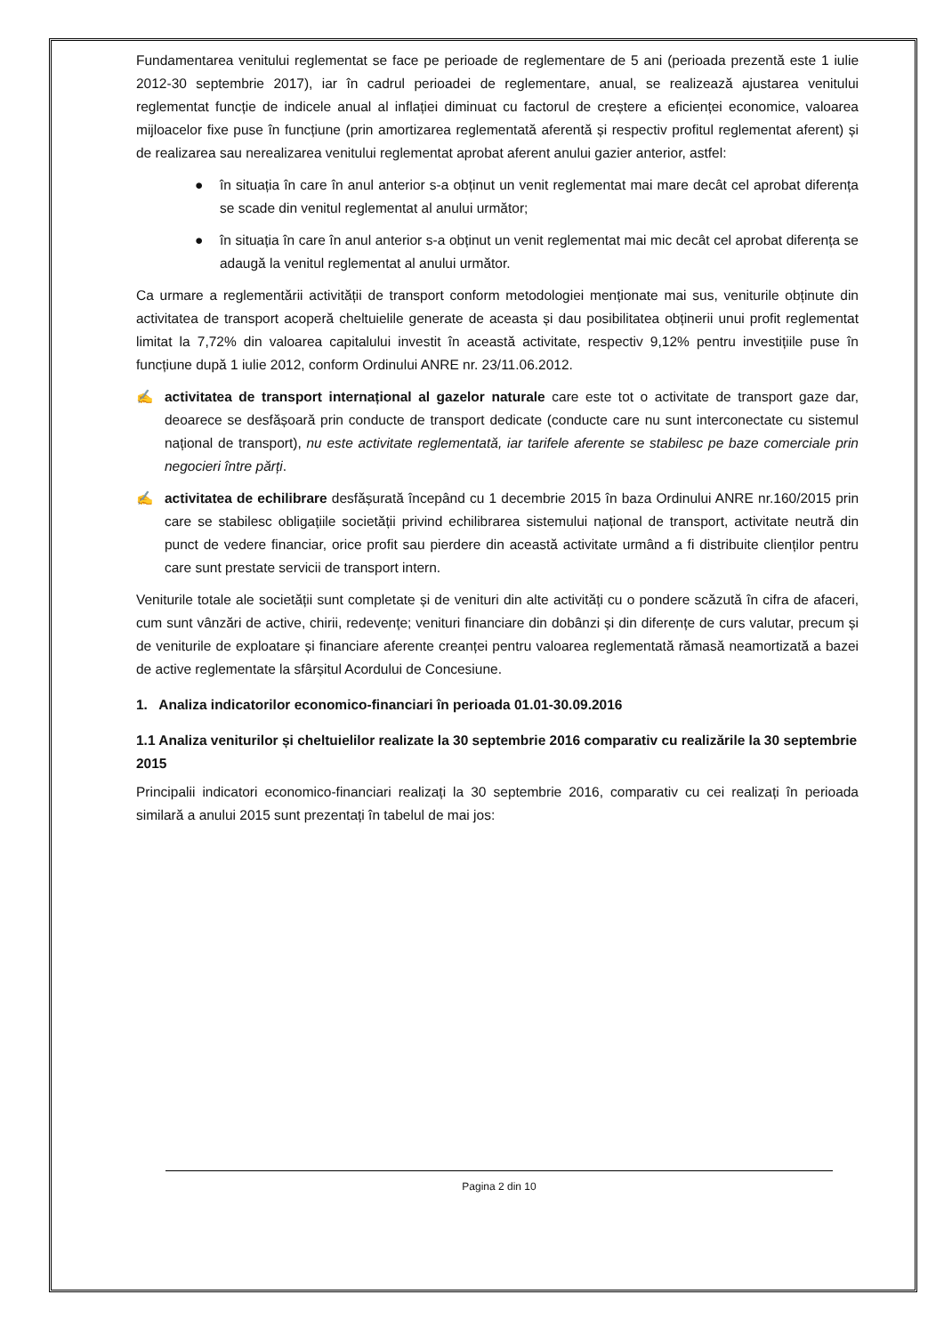Fundamentarea venitului reglementat se face pe perioade de reglementare de 5 ani (perioada prezentă este 1 iulie 2012-30 septembrie 2017), iar în cadrul perioadei de reglementare, anual, se realizează ajustarea venitului reglementat funcție de indicele anual al inflației diminuat cu factorul de creștere a eficienței economice, valoarea mijloacelor fixe puse în funcțiune (prin amortizarea reglementată aferentă și respectiv profitul reglementat aferent) și de realizarea sau nerealizarea venitului reglementat aprobat aferent anului gazier anterior, astfel:
● în situația în care în anul anterior s-a obținut un venit reglementat mai mare decât cel aprobat diferența se scade din venitul reglementat al anului următor;
● în situația în care în anul anterior s-a obținut un venit reglementat mai mic decât cel aprobat diferența se adaugă la venitul reglementat al anului următor.
Ca urmare a reglementării activității de transport conform metodologiei menționate mai sus, veniturile obținute din activitatea de transport acoperă cheltuielile generate de aceasta și dau posibilitatea obținerii unui profit reglementat limitat la 7,72% din valoarea capitalului investit în această activitate, respectiv 9,12% pentru investițiile puse în funcțiune după 1 iulie 2012, conform Ordinului ANRE nr. 23/11.06.2012.
✍ activitatea de transport internațional al gazelor naturale care este tot o activitate de transport gaze dar, deoarece se desfășoară prin conducte de transport dedicate (conducte care nu sunt interconectate cu sistemul național de transport), nu este activitate reglementată, iar tarifele aferente se stabilesc pe baze comerciale prin negocieri între părți.
✍ activitatea de echilibrare desfășurată începând cu 1 decembrie 2015 în baza Ordinului ANRE nr.160/2015 prin care se stabilesc obligațiile societății privind echilibrarea sistemului național de transport, activitate neutră din punct de vedere financiar, orice profit sau pierdere din această activitate urmând a fi distribuite clienților pentru care sunt prestate servicii de transport intern.
Veniturile totale ale societății sunt completate și de venituri din alte activități cu o pondere scăzută în cifra de afaceri, cum sunt vânzări de active, chirii, redevențe; venituri financiare din dobânzi și din diferențe de curs valutar, precum și de veniturile de exploatare și financiare aferente creanței pentru valoarea reglementată rămasă neamortizată a bazei de active reglementate la sfârșitul Acordului de Concesiune.
1. Analiza indicatorilor economico-financiari în perioada 01.01-30.09.2016
1.1 Analiza veniturilor și cheltuielilor realizate la 30 septembrie 2016 comparativ cu realizările la 30 septembrie 2015
Principalii indicatori economico-financiari realizați la 30 septembrie 2016, comparativ cu cei realizați în perioada similară a anului 2015 sunt prezentați în tabelul de mai jos:
Pagina 2 din 10